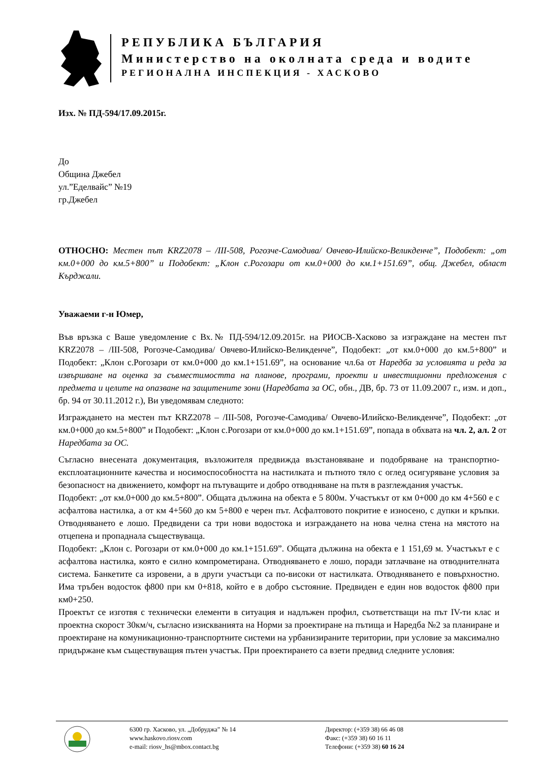РЕПУБЛИКА БЪЛГАРИЯ
Министерство на околната среда и водите
РЕГИОНАЛНА ИНСПЕКЦИЯ - ХАСКОВО
Изх. № ПД-594/17.09.2015г.
До
Община Джебел
ул.”Еделвайс” №19
гр.Джебел
ОТНОСНО: Местен път KRZ2078 – /III-508, Рогозче-Самодива/ Овчево-Илийско-Великденче”, Подобект: „от км.0+000 до км.5+800” и Подобект: „Клон с.Рогозари от км.0+000 до км.1+151.69”, общ. Джебел, област Кърджали.
Уважаеми г-н Юмер,
Във връзка с Ваше уведомление с Вх.№ ПД-594/12.09.2015г. на РИОСВ-Хасково за изграждане на местен път KRZ2078 – /III-508, Рогозче-Самодива/ Овчево-Илийско-Великденче”, Подобект: „от км.0+000 до км.5+800” и Подобект: „Клон с.Рогозари от км.0+000 до км.1+151.69”, на основание чл.6а от Наредба за условията и реда за извършване на оценка за съвместимостта на планове, програми, проекти и инвестиционни предложения с предмета и целите на опазване на защитените зони (Наредбата за ОС, обн., ДВ, бр. 73 от 11.09.2007 г., изм. и доп., бр. 94 от 30.11.2012 г.), Ви уведомявам следното:
Изграждането на местен път KRZ2078 – /III-508, Рогозче-Самодива/ Овчево-Илийско-Великденче”, Подобект: „от км.0+000 до км.5+800” и Подобект: „Клон с.Рогозари от км.0+000 до км.1+151.69”, попада в обхвата на чл. 2, ал. 2 от Наредбата за ОС.
Съгласно внесената документация, възложителя предвижда възстановяване и подобряване на транспортно-експлоатационните качества и носимоспособността на настилката и пътното тяло с оглед осигуряване условия за безопасност на движението, комфорт на пътуващите и добро отводняване на пътя в разглеждания участък.
Подобект: „от км.0+000 до км.5+800”. Общата дължина на обекта е 5 800м. Участъкът от км 0+000 до км 4+560 е с асфалтова настилка, а от км 4+560 до км 5+800 е черен път. Асфалтовото покритие е износено, с дупки и кръпки. Отводняването е лошо. Предвидени са три нови водостока и изграждането на нова челна стена на мястото на отцепена и пропаднала съществуваща.
Подобект: „Клон с. Рогозари от км.0+000 до км.1+151.69”. Общата дължина на обекта е 1 151,69 м. Участъкът е с асфалтова настилка, която е силно компрометирана. Отводняването е лошо, поради затлачване на отводнителната система. Банкетите са изровени, а в други участъци са по-високи от настилката. Отводняването е повърхностно. Има тръбен водосток ф800 при км 0+818, който е в добро състояние. Предвиден е един нов водосток ф800 при км0+250.
Проектът се изготвя с технически елементи в ситуация и надлъжен профил, съответстващи на път IV-ти клас и проектна скорост 30км/ч, съгласно изискванията на Норми за проектиране на пътища и Наредба №2 за планиране и проектиране на комуникационно-транспортните системи на урбанизираните територии, при условие за максимално придържане към съществуващия пътен участък. При проектирането са взети предвид следните условия:
6300 гр. Хасково, ул. „Добруджа” № 14
www.haskovo.riosv.com
e-mail: riosv_hs@mbox.contact.bg
Директор: (+359 38) 66 46 08
Факс: (+359 38) 60 16 11
Телефони: (+359 38) 60 16 24